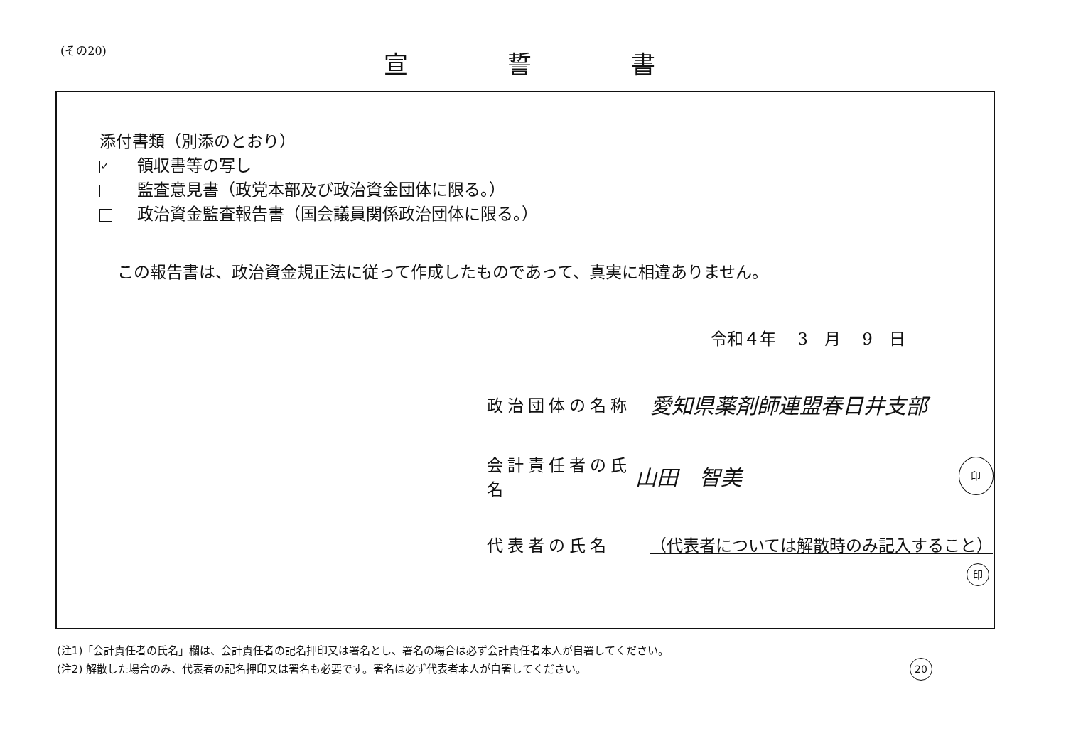(その20) 宣誓書
添付書類（別添のとおり）
✓ 領収書等の写し
監査意見書（政党本部及び政治資金団体に限る。）
政治資金監査報告書（国会議員関係政治団体に限る。）
この報告書は、政治資金規正法に従って作成したものであって、真実に相違ありません。
令和４年　 3　月　 9　日
政治団体の名称 愛知県薬剤師連盟春日井支部
会計責任者の氏名 山田　智美 印
代表者の氏名 （代表者については解散時のみ記入すること）
印
(注1)「会計責任者の氏名」欄は、会計責任者の記名押印又は署名とし、署名の場合は必ず会計責任者本人が自署してください。
(注2) 解散した場合のみ、代表者の記名押印又は署名も必要です。署名は必ず代表者本人が自署してください。 20